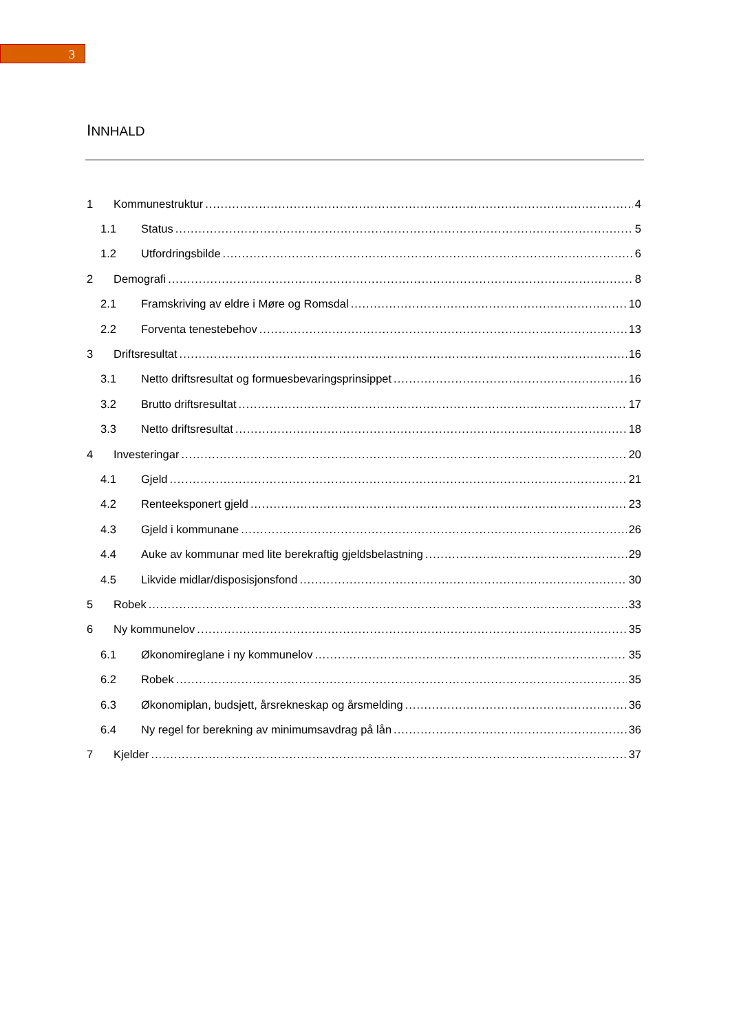3
INNHALD
1 Kommunestruktur 4
1.1 Status 5
1.2 Utfordringsbilde 6
2 Demografi 8
2.1 Framskriving av eldre i Møre og Romsdal 10
2.2 Forventa tenestebehov 13
3 Driftsresultat 16
3.1 Netto driftsresultat og formuesbevaringsprinsippet 16
3.2 Brutto driftsresultat 17
3.3 Netto driftsresultat 18
4 Investeringar 20
4.1 Gjeld 21
4.2 Renteeksponert gjeld 23
4.3 Gjeld i kommunane 26
4.4 Auke av kommunar med lite berekraftig gjeldsbelastning 29
4.5 Likvide midlar/disposisjonsfond 30
5 Robek 33
6 Ny kommunelov 35
6.1 Økonomireglane i ny kommunelov 35
6.2 Robek 35
6.3 Økonomiplan, budsjett, årsrekneskap og årsmelding 36
6.4 Ny regel for berekning av minimumsavdrag på lån 36
7 Kjelder 37